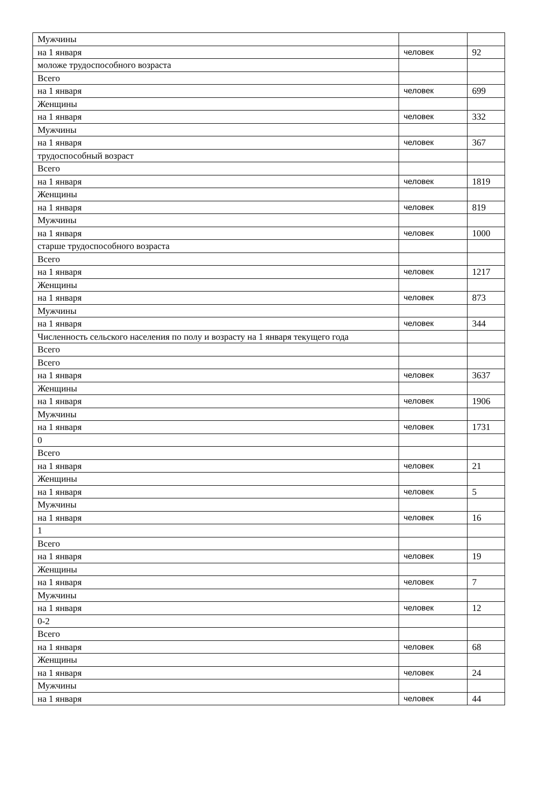| Мужчины | | |
| на 1 января | человек | 92 |
| моложе трудоспособного возраста | | |
| Всего | | |
| на 1 января | человек | 699 |
| Женщины | | |
| на 1 января | человек | 332 |
| Мужчины | | |
| на 1 января | человек | 367 |
| трудоспособный возраст | | |
| Всего | | |
| на 1 января | человек | 1819 |
| Женщины | | |
| на 1 января | человек | 819 |
| Мужчины | | |
| на 1 января | человек | 1000 |
| старше трудоспособного возраста | | |
| Всего | | |
| на 1 января | человек | 1217 |
| Женщины | | |
| на 1 января | человек | 873 |
| Мужчины | | |
| на 1 января | человек | 344 |
| Численность сельского населения по полу и возрасту на 1 января текущего года | | |
| Всего | | |
| Всего | | |
| на 1 января | человек | 3637 |
| Женщины | | |
| на 1 января | человек | 1906 |
| Мужчины | | |
| на 1 января | человек | 1731 |
| 0 | | |
| Всего | | |
| на 1 января | человек | 21 |
| Женщины | | |
| на 1 января | человек | 5 |
| Мужчины | | |
| на 1 января | человек | 16 |
| 1 | | |
| Всего | | |
| на 1 января | человек | 19 |
| Женщины | | |
| на 1 января | человек | 7 |
| Мужчины | | |
| на 1 января | человек | 12 |
| 0-2 | | |
| Всего | | |
| на 1 января | человек | 68 |
| Женщины | | |
| на 1 января | человек | 24 |
| Мужчины | | |
| на 1 января | человек | 44 |